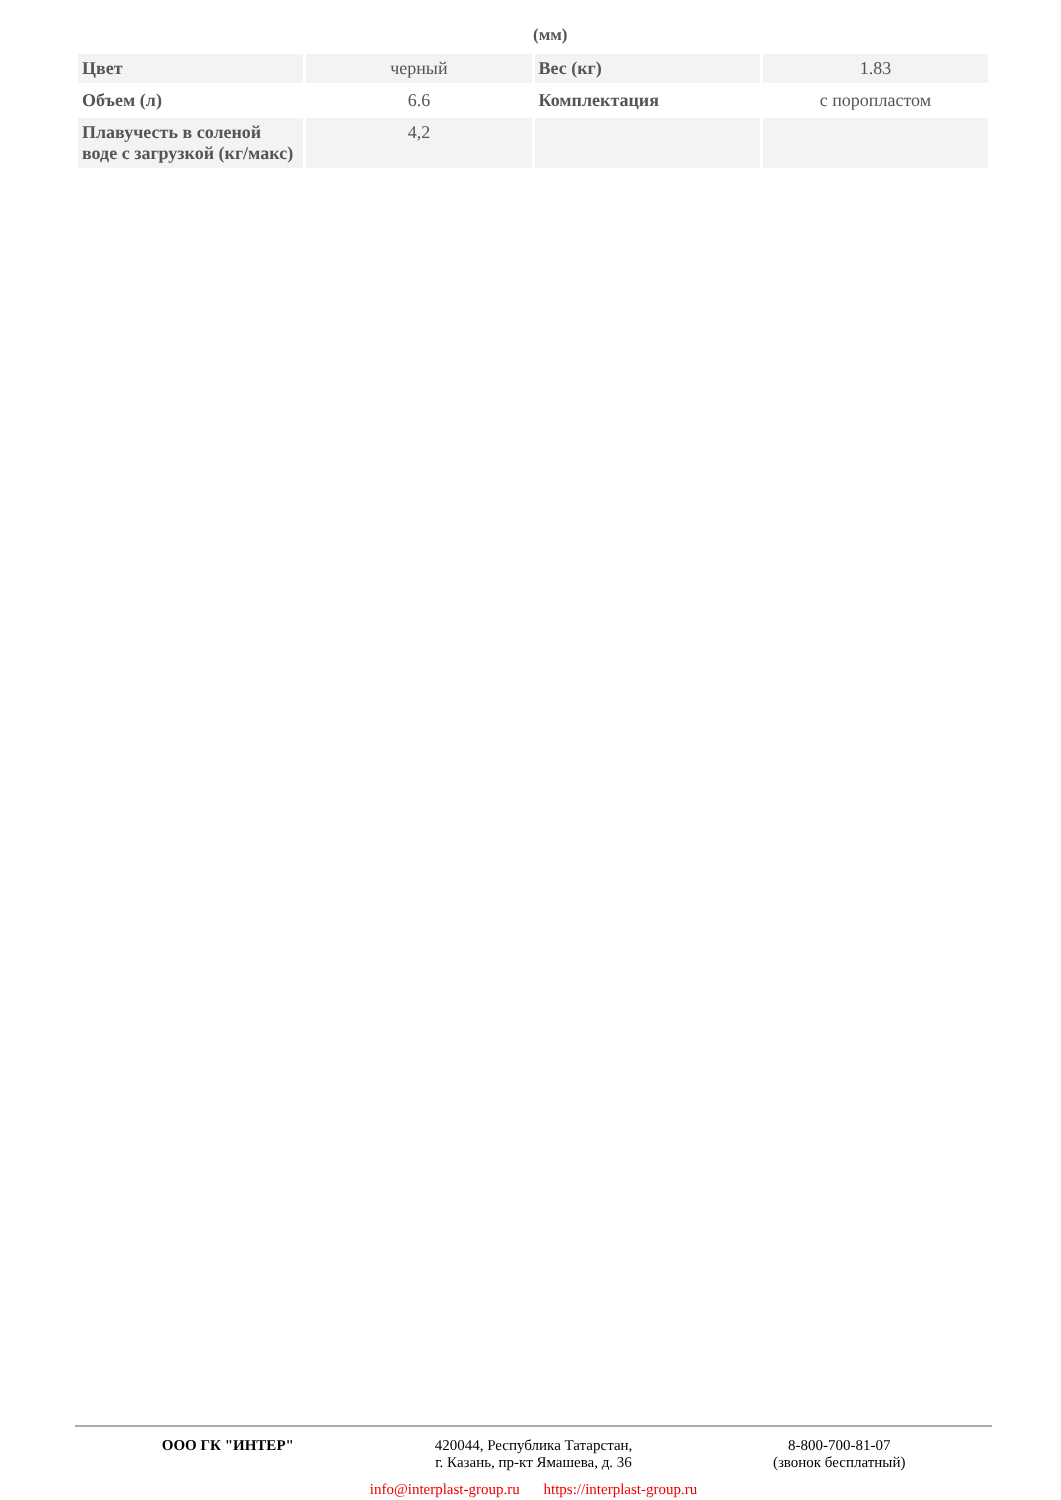(мм)
| Цвет | черный | Вес (кг) | 1.83 |
| Объем (л) | 6.6 | Комплектация | с поропластом |
| Плавучесть в соленой воде с загрузкой (кг/макс) | 4,2 | | |
ООО ГК "ИНТЕР" 420044, Республика Татарстан,
г. Казань, пр-кт Ямашева, д. 36
8-800-700-81-07
(звонок бесплатный)
info@interplast-group.ru https://interplast-group.ru